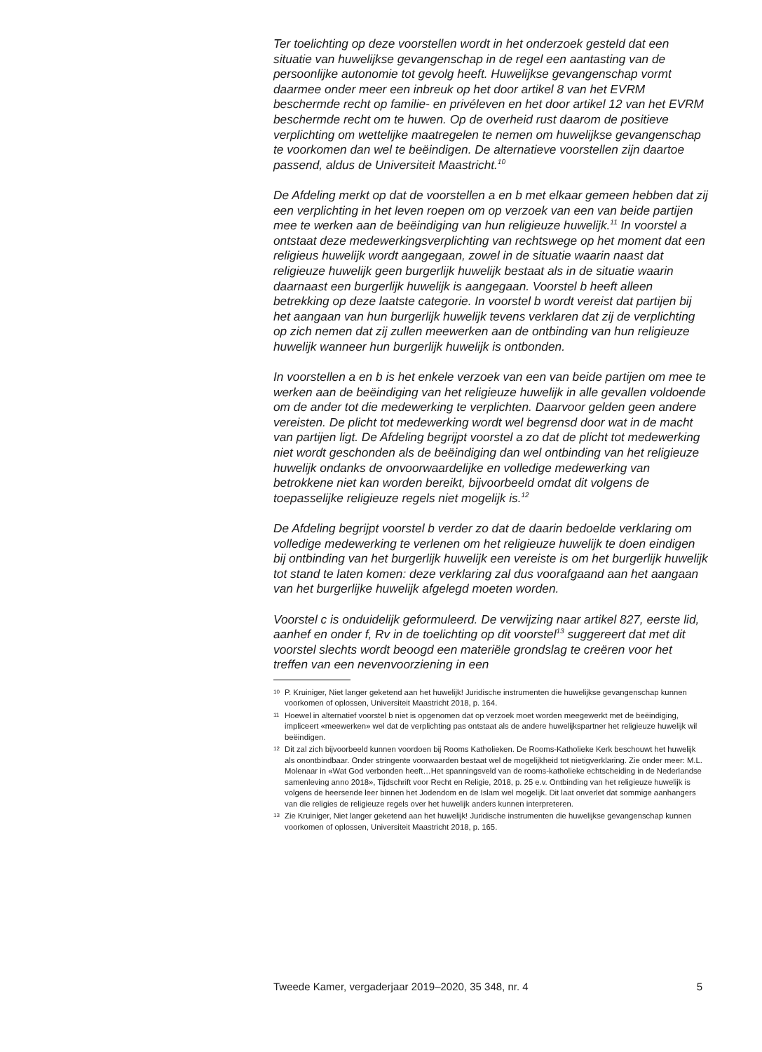Ter toelichting op deze voorstellen wordt in het onderzoek gesteld dat een situatie van huwelijkse gevangenschap in de regel een aantasting van de persoonlijke autonomie tot gevolg heeft. Huwelijkse gevangenschap vormt daarmee onder meer een inbreuk op het door artikel 8 van het EVRM beschermde recht op familie- en privéleven en het door artikel 12 van het EVRM beschermde recht om te huwen. Op de overheid rust daarom de positieve verplichting om wettelijke maatregelen te nemen om huwelijkse gevangenschap te voorkomen dan wel te beëindigen. De alternatieve voorstellen zijn daartoe passend, aldus de Universiteit Maastricht.<sup>10</sup>
De Afdeling merkt op dat de voorstellen a en b met elkaar gemeen hebben dat zij een verplichting in het leven roepen om op verzoek van een van beide partijen mee te werken aan de beëindiging van hun religieuze huwelijk.<sup>11</sup> In voorstel a ontstaat deze medewerkingsverplichting van rechtswege op het moment dat een religieus huwelijk wordt aangegaan, zowel in de situatie waarin naast dat religieuze huwelijk geen burgerlijk huwelijk bestaat als in de situatie waarin daarnaast een burgerlijk huwelijk is aangegaan. Voorstel b heeft alleen betrekking op deze laatste categorie. In voorstel b wordt vereist dat partijen bij het aangaan van hun burgerlijk huwelijk tevens verklaren dat zij de verplichting op zich nemen dat zij zullen meewerken aan de ontbinding van hun religieuze huwelijk wanneer hun burgerlijk huwelijk is ontbonden.
In voorstellen a en b is het enkele verzoek van een van beide partijen om mee te werken aan de beëindiging van het religieuze huwelijk in alle gevallen voldoende om de ander tot die medewerking te verplichten. Daarvoor gelden geen andere vereisten. De plicht tot medewerking wordt wel begrensd door wat in de macht van partijen ligt. De Afdeling begrijpt voorstel a zo dat de plicht tot medewerking niet wordt geschonden als de beëindiging dan wel ontbinding van het religieuze huwelijk ondanks de onvoorwaardelijke en volledige medewerking van betrokkene niet kan worden bereikt, bijvoorbeeld omdat dit volgens de toepasselijke religieuze regels niet mogelijk is.<sup>12</sup>
De Afdeling begrijpt voorstel b verder zo dat de daarin bedoelde verklaring om volledige medewerking te verlenen om het religieuze huwelijk te doen eindigen bij ontbinding van het burgerlijk huwelijk een vereiste is om het burgerlijk huwelijk tot stand te laten komen: deze verklaring zal dus voorafgaand aan het aangaan van het burgerlijke huwelijk afgelegd moeten worden.
Voorstel c is onduidelijk geformuleerd. De verwijzing naar artikel 827, eerste lid, aanhef en onder f, Rv in de toelichting op dit voorstel<sup>13</sup> suggereert dat met dit voorstel slechts wordt beoogd een materiële grondslag te creëren voor het treffen van een nevenvoorziening in een
10 P. Kruiniger, Niet langer geketend aan het huwelijk! Juridische instrumenten die huwelijkse gevangenschap kunnen voorkomen of oplossen, Universiteit Maastricht 2018, p. 164.
11 Hoewel in alternatief voorstel b niet is opgenomen dat op verzoek moet worden meegewerkt met de beëindiging, impliceert «meewerken» wel dat de verplichting pas ontstaat als de andere huwelijkspartner het religieuze huwelijk wil beëindigen.
12 Dit zal zich bijvoorbeeld kunnen voordoen bij Rooms Katholieken. De Rooms-Katholieke Kerk beschouwt het huwelijk als onontbindbaar. Onder stringente voorwaarden bestaat wel de mogelijkheid tot nietigverklaring. Zie onder meer: M.L. Molenaar in «Wat God verbonden heeft…Het spanningsveld van de rooms-katholieke echtscheiding in de Nederlandse samenleving anno 2018», Tijdschrift voor Recht en Religie, 2018, p. 25 e.v. Ontbinding van het religieuze huwelijk is volgens de heersende leer binnen het Jodendom en de Islam wel mogelijk. Dit laat onverlet dat sommige aanhangers van die religies de religieuze regels over het huwelijk anders kunnen interpreteren.
13 Zie Kruiniger, Niet langer geketend aan het huwelijk! Juridische instrumenten die huwelijkse gevangenschap kunnen voorkomen of oplossen, Universiteit Maastricht 2018, p. 165.
Tweede Kamer, vergaderjaar 2019–2020, 35 348, nr. 4 5